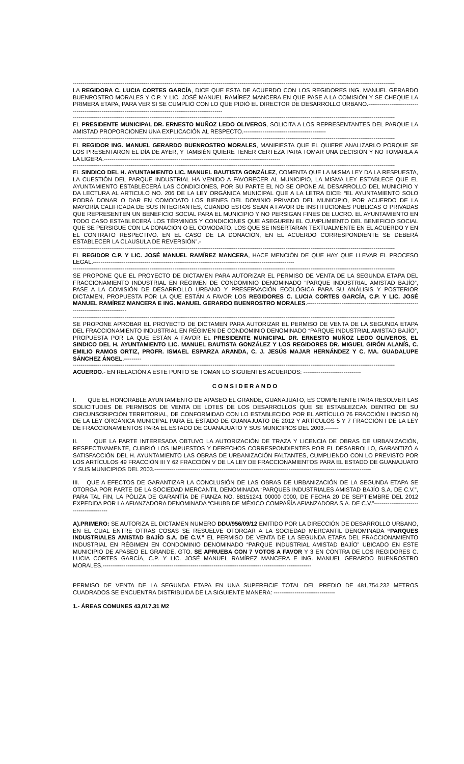------------------------------------------------------------------------------------------------------------------------------------------------------------------------
LA REGIDORA C. LUCIA CORTES GARCÍA, DICE QUE ESTA DE ACUERDO CON LOS REGIDORES ING. MANUEL GERARDO BUENROSTRO MORALES Y C.P. Y LIC. JOSÉ MANUEL RAMÍREZ MANCERA EN QUE PASE A LA COMISIÓN Y SE CHEQUE LA PRIMERA ETAPA, PARA VER SI SE CUMPLIÓ CON LO QUE PIDIÓ EL DIRECTOR DE DESARROLLO URBANO.--------------------------------------------------------------------------------------------------------
------------------------------------------------------------------------------------------------------------------------------------------------------------------------
EL PRESIDENTE MUNICIPAL DR. ERNESTO MUÑOZ LEDO OLIVEROS, SOLICITA A LOS REPRESENTANTES DEL PARQUE LA AMISTAD PROPORCIONEN UNA EXPLICACIÓN AL RESPECTO.-------------------------------------------
------------------------------------------------------------------------------------------------------------------------------------------------------------------------
EL REGIDOR ING. MANUEL GERARDO BUENROSTRO MORALES, MANIFIESTA QUE EL QUIERE ANALIZARLO PORQUE SE LOS PRESENTARON EL DÍA DE AYER, Y TAMBIÉN QUIERE TENER CERTEZA PARA TOMAR UNA DECISIÓN Y NO TOMARLA A LA LIGERA.--------------------------------------------------------------------------------------------
------------------------------------------------------------------------------------------------------------------------------------------------------------------------
EL SINDICO DEL H. AYUNTAMIENTO LIC. MANUEL BAUTISTA GONZÁLEZ, COMENTA QUE LA MISMA LEY DA LA RESPUESTA, LA CUESTIÓN DEL PARQUE INDUSTRIAL HA VENIDO A FAVORECER AL MUNICIPIO, LA MISMA LEY ESTABLECE QUE EL AYUNTAMIENTO ESTABLECERÁ LAS CONDICIONES, POR SU PARTE EL NO SE OPONE AL DESARROLLO DEL MUNICIPIO Y DA LECTURA AL ARTICULO NO. 206 DE LA LEY ORGÁNICA MUNICIPAL QUE A LA LETRA DICE: “EL AYUNTAMIENTO SOLO PODRÁ DONAR O DAR EN COMODATO LOS BIENES DEL DOMINIO PRIVADO DEL MUNICIPIO, POR ACUERDO DE LA MAYORÍA CALIFICADA DE SUS INTEGRANTES, CUANDO ESTOS SEAN A FAVOR DE INSTITUCIONES PUBLICAS O PRIVADAS QUE REPRESENTEN UN BENEFICIO SOCIAL PARA EL MUNICIPIO Y NO PERSIGAN FINES DE LUCRO. EL AYUNTAMIENTO EN TODO CASO ESTABLECERÁ LOS TÉRMINOS Y CONDICIONES QUE ASEGUREN EL CUMPLIMIENTO DEL BENEFICIO SOCIAL QUE SE PERSIGUE CON LA DONACIÓN O EL COMODATO, LOS QUE SE INSERTARAN TEXTUALMENTE EN EL ACUERDO Y EN EL CONTRATO RESPECTIVO. EN EL CASO DE LA DONACIÓN, EN EL ACUERDO CORRESPONDIENTE SE DEBERÁ ESTABLECER LA CLAUSULA DE REVERSIÓN”.-
------------------------------------------------------------------------------------------------------------------------------------------------------------------------
EL REGIDOR C.P. Y LIC. JOSÉ MANUEL RAMÍREZ MANCERA, HACE MENCIÓN DE QUE HAY QUE LLEVAR EL PROCESO LEGAL.---------------------------------------------------------------------------------------------------------
------------------------------------------------------------------------------------------------------------------------------------------------------------------------
SE PROPONE QUE EL PROYECTO DE DICTAMEN PARA AUTORIZAR EL PERMISO DE VENTA DE LA SEGUNDA ETAPA DEL FRACCIONAMIENTO INDUSTRIAL EN RÉGIMEN DE CONDOMINIO DENOMINADO “PARQUE INDUSTRIAL AMISTAD BAJÍO”, PASE A LA COMISIÓN DE DESARROLLO URBANO Y PRESERVACIÓN ECOLÓGICA PARA SU ANÁLISIS Y POSTERIOR DICTAMEN, PROPUESTA POR LA QUE ESTÁN A FAVOR LOS REGIDORES C. LUCIA CORTES GARCÍA, C.P. Y LIC. JOSÉ MANUEL RAMÍREZ MANCERA E ING. MANUEL GERARDO BUENROSTRO MORALES.--------------------------------------------------------------------------------------
------------------------------------------------------------------------------------------------------------------------------------------------------------------------
SE PROPONE APROBAR EL PROYECTO DE DICTAMEN PARA AUTORIZAR EL PERMISO DE VENTA DE LA SEGUNDA ETAPA DEL FRACCIONAMIENTO INDUSTRIAL EN RÉGIMEN DE CONDOMINIO DENOMINADO “PARQUE INDUSTRIAL AMISTAD BAJÍO”, PROPUESTA POR LA QUE ESTÁN A FAVOR EL PRESIDENTE MUNICIPAL DR. ERNESTO MUÑOZ LEDO OLIVEROS, EL SINDICO DEL H. AYUNTAMIENTO LIC. MANUEL BAUTISTA GONZÁLEZ Y LOS REGIDORES DR. MIGUEL GIRÓN ALANÍS, C. EMILIO RAMOS ORTIZ, PROFR. ISMAEL ESPARZA ARANDA, C. J. JESÚS MAJAR HERNÁNDEZ Y C. MA. GUADALUPE SÁNCHEZ ÁNGEL.---------
------------------------------------------------------------------------------------------------------------------------------------------------------------------------
ACUERDO.- EN RELACIÓN A ESTE PUNTO SE TOMAN LO SIGUIENTES ACUERDOS: ------------------------------
CONSIDERANDO
I. QUE EL HONORABLE AYUNTAMIENTO DE APASEO EL GRANDE, GUANAJUATO, ES COMPETENTE PARA RESOLVER LAS SOLICITUDES DE PERMISOS DE VENTA DE LOTES DE LOS DESARROLLOS QUE SE ESTABLEZCAN DENTRO DE SU CIRCUNSCRIPCIÓN TERRITORIAL, DE CONFORMIDAD CON LO ESTABLECIDO POR EL ARTÍCULO 76 FRACCIÓN I INCISO N) DE LA LEY ORGÁNICA MUNICIPAL PARA EL ESTADO DE GUANAJUATO DE 2012 Y ARTÍCULOS 5 Y 7 FRACCIÓN I DE LA LEY DE FRACCIONAMIENTOS PARA EL ESTADO DE GUANAJUATO Y SUS MUNICIPIOS DEL 2003.-------
II. QUE LA PARTE INTERESADA OBTUVO LA AUTORIZACIÓN DE TRAZA Y LICENCIA DE OBRAS DE URBANIZACIÓN, RESPECTIVAMENTE, CUBRIÓ LOS IMPUESTOS Y DERECHOS CORRESPONDIENTES POR EL DESARROLLO, GARANTIZÓ A SATISFACCIÓN DEL H. AYUNTAMIENTO LAS OBRAS DE URBANIZACIÓN FALTANTES, CUMPLIENDO CON LO PREVISTO POR LOS ARTÍCULOS 49 FRACCIÓN III Y 62 FRACCIÓN V DE LA LEY DE FRACCIONAMIENTOS PARA EL ESTADO DE GUANAJUATO Y SUS MUNICIPIOS DEL 2003.-----------------------------------------------------------------------------------------------------------------
III. QUE A EFECTOS DE GARANTIZAR LA CONCLUSIÓN DE LAS OBRAS DE URBANIZACIÓN DE LA SEGUNDA ETAPA SE OTORGA POR PARTE DE LA SOCIEDAD MERCANTIL DENOMINADA “PARQUES INDUSTRIALES AMISTAD BAJÍO S.A. DE C.V.”, PARA TAL FIN, LA PÓLIZA DE GARANTÍA DE FIANZA NO. 88151241 00000 0000, DE FECHA 20 DE SEPTIEMBRE DEL 2012 EXPEDIDA POR LA AFIANZADORA DENOMINADA “CHUBB DE MÉXICO COMPAÑÍA AFIANZADORA S.A. DE C.V.”-----------------------------------------
A).PRIMERO: SE AUTORIZA EL DICTAMEN NUMERO DDU/956/09/12 EMITIDO POR LA DIRECCIÓN DE DESARROLLO URBANO, EN EL CUAL ENTRE OTRAS COSAS SE RESUELVE OTORGAR A LA SOCIEDAD MERCANTIL DENOMINADA “PARQUES INDUSTRIALES AMISTAD BAJÍO S.A. DE C.V.” EL PERMISO DE VENTA DE LA SEGUNDA ETAPA DEL FRACCIONAMIENTO INDUSTRIAL EN RÉGIMEN EN CONDOMINIO DENOMINADO “PARQUE INDUSTRIAL AMISTAD BAJÍO” UBICADO EN ESTE MUNICIPIO DE APASEO EL GRANDE, GTO. SE APRUEBA CON 7 VOTOS A FAVOR Y 3 EN CONTRA DE LOS REGIDORES C. LUCIA CORTES GARCÍA, C.P. Y LIC. JOSÉ MANUEL RAMÍREZ MANCERA E ING. MANUEL GERARDO BUENROSTRO MORALES.-------------------------------------------------------------------------------------------------------------
PERMISO DE VENTA DE LA SEGUNDA ETAPA EN UNA SUPERFICIE TOTAL DEL PREDIO DE 481,754.232 METROS CUADRADOS SE ENCUENTRA DISTRIBUIDA DE LA SIGUIENTE MANERA: --------------------------------
1.- ÁREAS COMUNES 43,017.31 M2